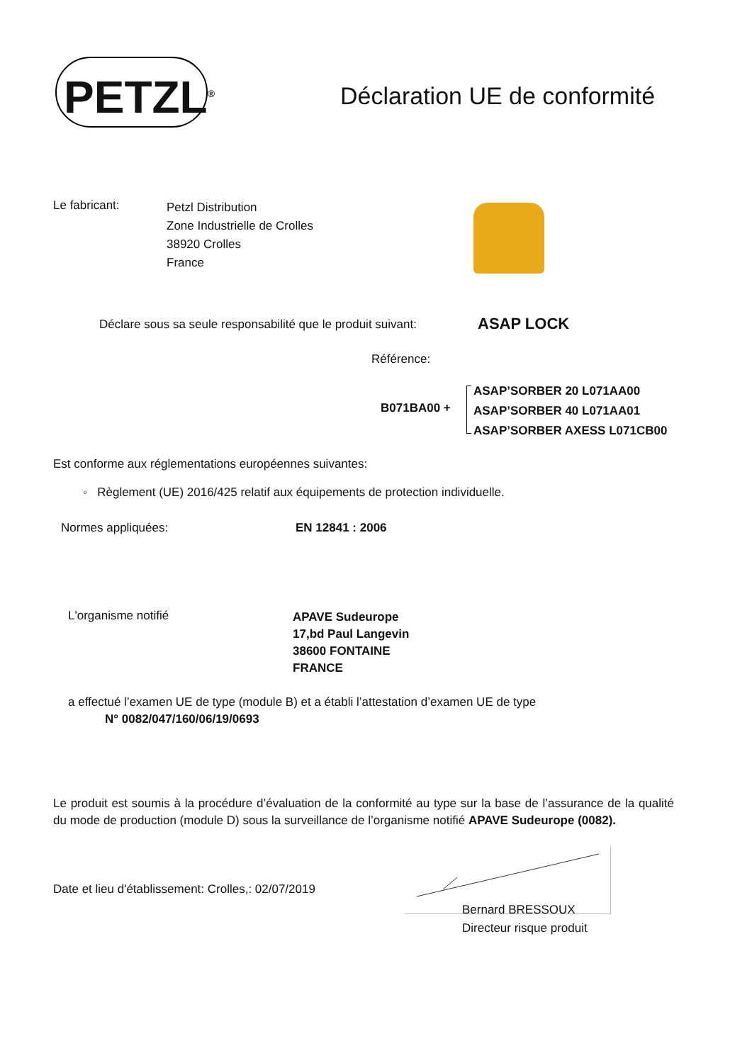PETZL<sup>®</sup>
Déclaration UE de conformité
Le fabricant:
Petzl Distribution
Zone Industrielle de Crolles
38920 Crolles
France
Déclare sous sa seule responsabilité que le produit suivant:
ASAP LOCK
Référence:
B071BA00 +
ASAP’SORBER 20 L071AA00
ASAP’SORBER 40 L071AA01
ASAP’SORBER AXESS L071CB00
Est conforme aux réglementations européennes suivantes:
◦ Règlement (UE) 2016/425 relatif aux équipements de protection individuelle.
Normes appliquées: EN 12841 : 2006
L'organisme notifié
APAVE Sudeurope
17,bd Paul Langevin
38600 FONTAINE
FRANCE
a effectué l’examen UE de type (module B) et a établi l’attestation d’examen UE de type
N° 0082/047/160/06/19/0693
Le produit est soumis à la procédure d’évaluation de la conformité au type sur la base de l’assurance de la qualité du mode de production (module D) sous la surveillance de l’organisme notifié APAVE Sudeurope (0082).
Date et lieu d'établissement: Crolles,: 02/07/2019
Bernard BRESSOUX
Directeur risque produit